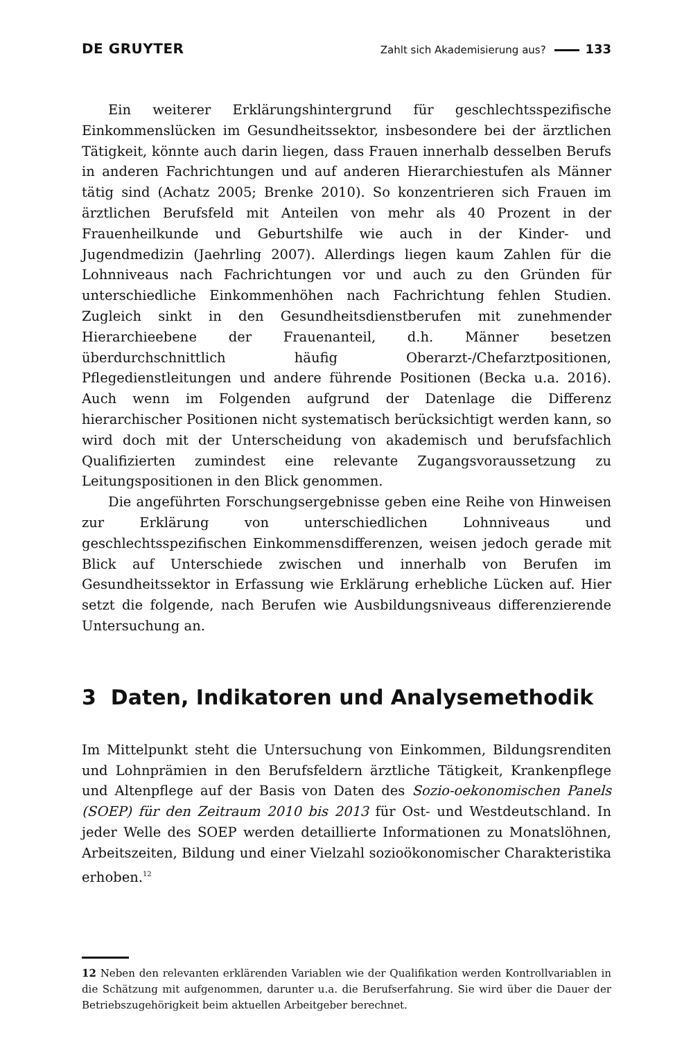DE GRUYTER Zahlt sich Akademisierung aus? 133
Ein weiterer Erklärungshintergrund für geschlechtsspezifische Einkommenslücken im Gesundheitssektor, insbesondere bei der ärztlichen Tätigkeit, könnte auch darin liegen, dass Frauen innerhalb desselben Berufs in anderen Fachrichtungen und auf anderen Hierarchiestufen als Männer tätig sind (Achatz 2005; Brenke 2010). So konzentrieren sich Frauen im ärztlichen Berufsfeld mit Anteilen von mehr als 40 Prozent in der Frauenheilkunde und Geburtshilfe wie auch in der Kinder- und Jugendmedizin (Jaehrling 2007). Allerdings liegen kaum Zahlen für die Lohnniveaus nach Fachrichtungen vor und auch zu den Gründen für unterschiedliche Einkommenhöhen nach Fachrichtung fehlen Studien. Zugleich sinkt in den Gesundheitsdienstberufen mit zunehmender Hierarchieebene der Frauenanteil, d.h. Männer besetzen überdurchschnittlich häufig Oberarzt-/Chefarztpositionen, Pflegedienstleitungen und andere führende Positionen (Becka u.a. 2016). Auch wenn im Folgenden aufgrund der Datenlage die Differenz hierarchischer Positionen nicht systematisch berücksichtigt werden kann, so wird doch mit der Unterscheidung von akademisch und berufsfachlich Qualifizierten zumindest eine relevante Zugangsvoraussetzung zu Leitungspositionen in den Blick genommen.
Die angeführten Forschungsergebnisse geben eine Reihe von Hinweisen zur Erklärung von unterschiedlichen Lohnniveaus und geschlechtsspezifischen Einkommensdifferenzen, weisen jedoch gerade mit Blick auf Unterschiede zwischen und innerhalb von Berufen im Gesundheitssektor in Erfassung wie Erklärung erhebliche Lücken auf. Hier setzt die folgende, nach Berufen wie Ausbildungsniveaus differenzierende Untersuchung an.
3 Daten, Indikatoren und Analysemethodik
Im Mittelpunkt steht die Untersuchung von Einkommen, Bildungsrenditen und Lohnprämien in den Berufsfeldern ärztliche Tätigkeit, Krankenpflege und Altenpflege auf der Basis von Daten des Sozio-oekonomischen Panels (SOEP) für den Zeitraum 2010 bis 2013 für Ost- und Westdeutschland. In jeder Welle des SOEP werden detaillierte Informationen zu Monatslöhnen, Arbeitszeiten, Bildung und einer Vielzahl sozioökonomischer Charakteristika erhoben.<sup>12</sup>
12 Neben den relevanten erklärenden Variablen wie der Qualifikation werden Kontrollvariablen in die Schätzung mit aufgenommen, darunter u.a. die Berufserfahrung. Sie wird über die Dauer der Betriebszugehörigkeit beim aktuellen Arbeitgeber berechnet.